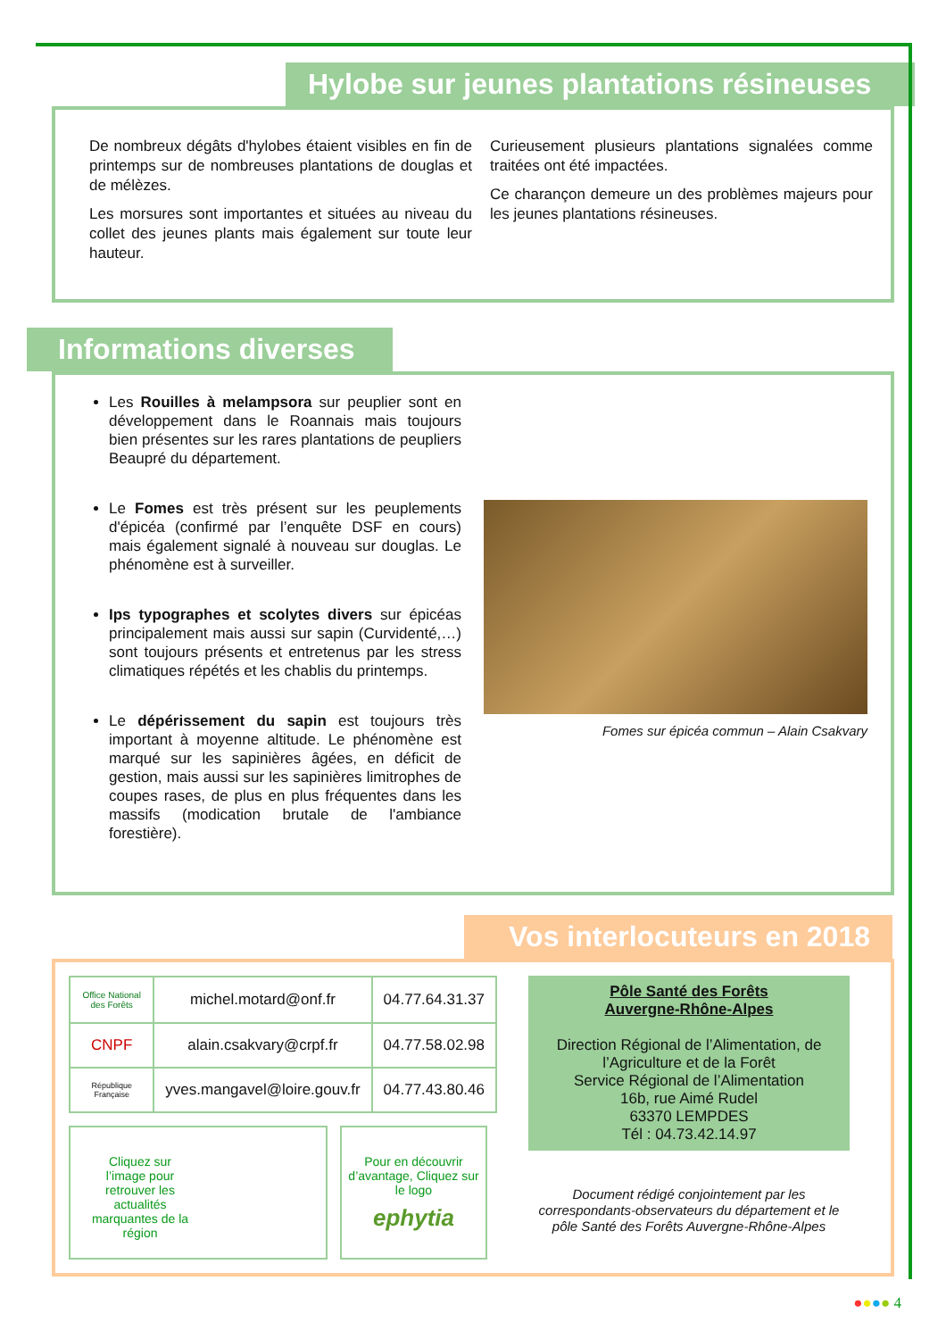Hylobe sur jeunes plantations résineuses
De nombreux dégâts d'hylobes étaient visibles en fin de printemps sur de nombreuses plantations de douglas et de mélèzes.
Les morsures sont importantes et situées au niveau du collet des jeunes plants mais également sur toute leur hauteur.
Curieusement plusieurs plantations signalées comme traitées ont été impactées.
Ce charançon demeure un des problèmes majeurs pour les jeunes plantations résineuses.
Informations diverses
Les Rouilles à melampsora sur peuplier sont en développement dans le Roannais mais toujours bien présentes sur les rares plantations de peupliers Beaupré du département.
Le Fomes est très présent sur les peuplements d'épicéa (confirmé par l’enquête DSF en cours) mais également signalé à nouveau sur douglas. Le phénomène est à surveiller.
Ips typographes et scolytes divers sur épicéas principalement mais aussi sur sapin (Curvidenté,…) sont toujours présents et entretenus par les stress climatiques répétés et les chablis du printemps.
Le dépérissement du sapin est toujours très important à moyenne altitude. Le phénomène est marqué sur les sapinières âgées, en déficit de gestion, mais aussi sur les sapinières limitrophes de coupes rases, de plus en plus fréquentes dans les massifs (modication brutale de l'ambiance forestière).
Fomes sur épicéa commun – Alain Csakvary
Vos interlocuteurs en 2018
| Office National des Forêts | michel.motard@onf.fr | 04.77.64.31.37 |
| CNPF | alain.csakvary@crpf.fr | 04.77.58.02.98 |
| République Française | yves.mangavel@loire.gouv.fr | 04.77.43.80.46 |
Cliquez sur l’image pour retrouver les actualités marquantes de la région
Pour en découvrir d’avantage, Cliquez sur le logo
ephytia
Pôle Santé des Forêts
Auvergne-Rhône-Alpes
Direction Régional de l’Alimentation, de l’Agriculture et de la Forêt
Service Régional de l’Alimentation
16b, rue Aimé Rudel
63370 LEMPDES
Tél : 04.73.42.14.97
Document rédigé conjointement par les correspondants-observateurs du département et le pôle Santé des Forêts Auvergne-Rhône-Alpes
●●●● 4